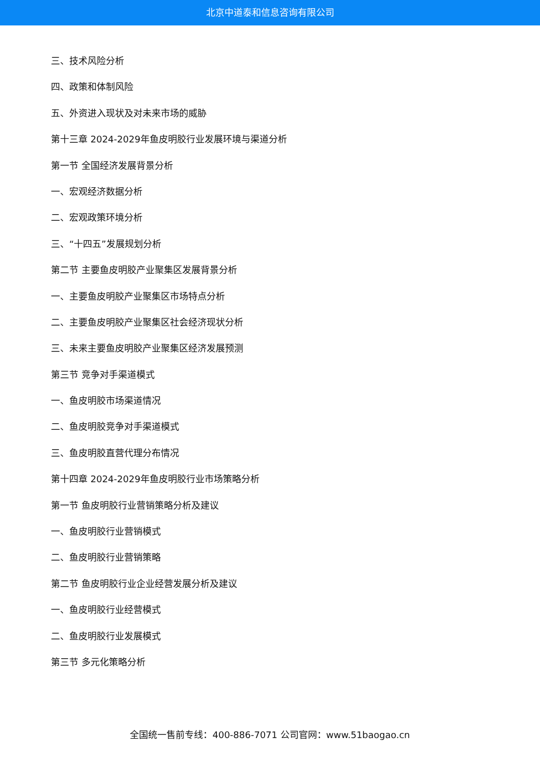北京中道泰和信息咨询有限公司
三、技术风险分析
四、政策和体制风险
五、外资进入现状及对未来市场的威胁
第十三章 2024-2029年鱼皮明胶行业发展环境与渠道分析
第一节 全国经济发展背景分析
一、宏观经济数据分析
二、宏观政策环境分析
三、“十四五”发展规划分析
第二节 主要鱼皮明胶产业聚集区发展背景分析
一、主要鱼皮明胶产业聚集区市场特点分析
二、主要鱼皮明胶产业聚集区社会经济现状分析
三、未来主要鱼皮明胶产业聚集区经济发展预测
第三节 竞争对手渠道模式
一、鱼皮明胶市场渠道情况
二、鱼皮明胶竞争对手渠道模式
三、鱼皮明胶直营代理分布情况
第十四章 2024-2029年鱼皮明胶行业市场策略分析
第一节 鱼皮明胶行业营销策略分析及建议
一、鱼皮明胶行业营销模式
二、鱼皮明胶行业营销策略
第二节 鱼皮明胶行业企业经营发展分析及建议
一、鱼皮明胶行业经营模式
二、鱼皮明胶行业发展模式
第三节 多元化策略分析
全国统一售前专线：400-886-7071 公司官网：www.51baogao.cn